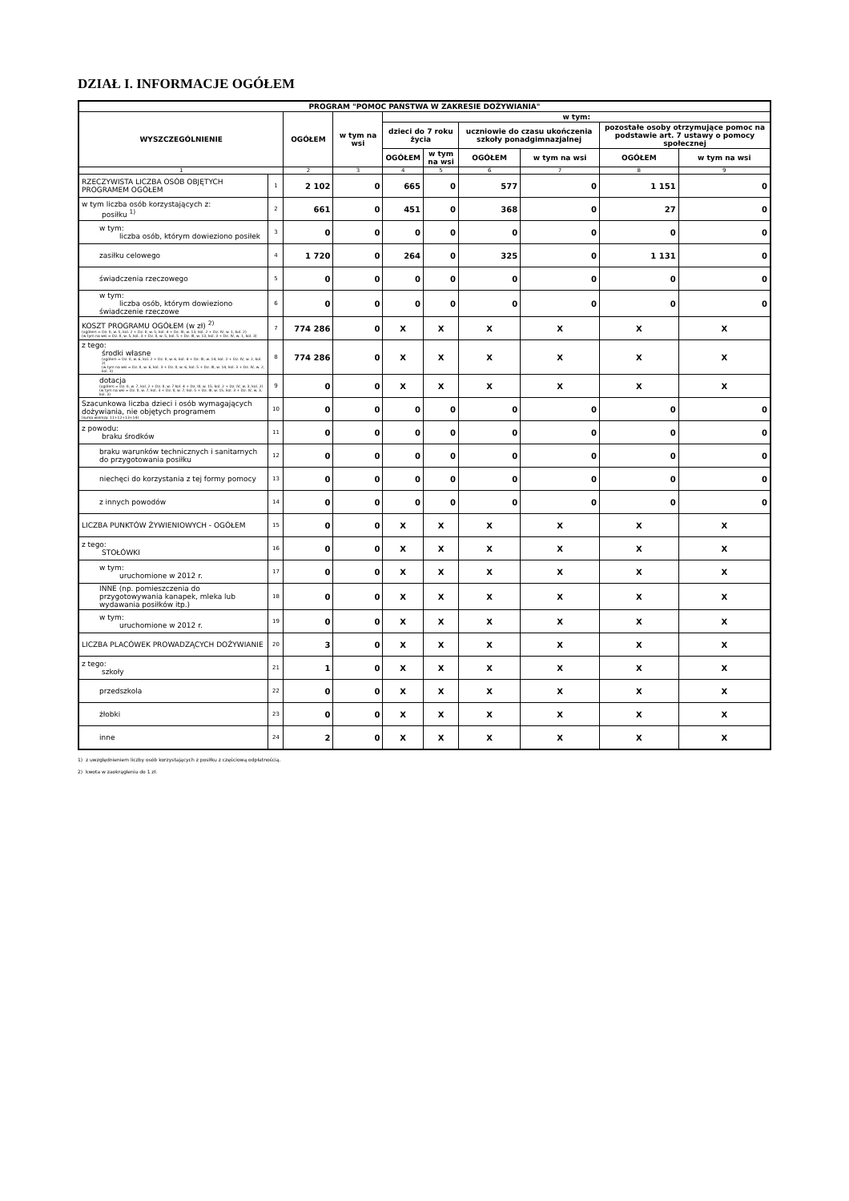DZIAŁ I. INFORMACJE OGÓŁEM
| PROGRAM "POMOC PAŃSTWA W ZAKRESIE DOŻYWIANIA" | | | | | | | | | |
| --- | --- | --- | --- | --- | --- | --- | --- | --- | --- |
| WYSZCZEGÓLNIENIE | | OGÓŁEM | w tym na wsi | w tym: | | | | | |
| | | | | dzieci do 7 roku życia | | uczniowie do czasu ukończenia szkoły ponadgimnazjalnej | | pozostałe osoby otrzymujące pomoc na podstawie art. 7 ustawy o pomocy społecznej | |
| | | | | OGÓŁEM | w tym na wsi | OGÓŁEM | w tym na wsi | OGÓŁEM | w tym na wsi |
| 1 | | 2 | 3 | 4 | 5 | 6 | 7 | 8 | 9 |
| RZECZYWISTA LICZBA OSÓB OBJĘTYCH PROGRAMEM OGÓŁEM | 1 | 2 102 | 0 | 665 | 0 | 577 | 0 | 1 151 | 0 |
| w tym liczba osób korzystających z: posiłku <sup>1)</sup> | 2 | 661 | 0 | 451 | 0 | 368 | 0 | 27 | 0 |
| w tym: liczba osób, którym dowieziono posiłek | 3 | 0 | 0 | 0 | 0 | 0 | 0 | 0 | 0 |
| zasiłku celowego | 4 | 1 720 | 0 | 264 | 0 | 325 | 0 | 1 131 | 0 |
| świadczenia rzeczowego | 5 | 0 | 0 | 0 | 0 | 0 | 0 | 0 | 0 |
| w tym: liczba osób, którym dowieziono świadczenie rzeczowe | 6 | 0 | 0 | 0 | 0 | 0 | 0 | 0 | 0 |
| KOSZT PROGRAMU OGÓŁEM (w zł) <sup>2)</sup> (ogółem = Dz. II, w. 5, kol. 2 + Dz. II, w. 5, kol. 4 + Dz. III, w. 13, kol. 2 + Dz. IV, w. 1, kol. 2) (w tym na wsi = Dz. II, w. 5, kol. 3 + Dz. II, w. 5, kol. 5 + Dz. III, w. 13, kol. 3 + Dz. IV, w. 1, kol. 3) | 7 | 774 286 | 0 | X | X | X | X | X | X |
| z tego: środki własne (ogółem = Dz. II, w. 6, kol. 2 + Dz. II, w. 6, kol. 4 + Dz. III, w. 14, kol. 2 + Dz. IV, w. 2, kol. 2) (w tym na wsi = Dz. II, w. 6, kol. 3 + Dz. II, w. 6, kol. 5 + Dz. III, w. 14, kol. 3 + Dz. IV, w. 2, kol. 3) | 8 | 774 286 | 0 | X | X | X | X | X | X |
| dotacja (ogółem = Dz. II, w. 7, kol. 2 + Dz. II, w. 7 kol. 4 + Dz. III, w. 15, kol. 2 + Dz. IV, w. 3, kol. 2) (w tym na wsi = Dz. II, w. 7, kol. 3 + Dz. II, w. 7, kol. 5 + Dz. III, w. 15, kol. 3 + Dz. IV, w. 3, kol. 3) | 9 | 0 | 0 | X | X | X | X | X | X |
| Szacunkowa liczba dzieci i osób wymagających dożywiania, nie objętych programem (suma wierszy: 11+12+13+14) | 10 | 0 | 0 | 0 | 0 | 0 | 0 | 0 | 0 |
| z powodu: braku środków | 11 | 0 | 0 | 0 | 0 | 0 | 0 | 0 | 0 |
| braku warunków technicznych i sanitarnych do przygotowania posiłku | 12 | 0 | 0 | 0 | 0 | 0 | 0 | 0 | 0 |
| niechęci do korzystania z tej formy pomocy | 13 | 0 | 0 | 0 | 0 | 0 | 0 | 0 | 0 |
| z innych powodów | 14 | 0 | 0 | 0 | 0 | 0 | 0 | 0 | 0 |
| LICZBA PUNKTÓW ŻYWIENIOWYCH - OGÓŁEM | 15 | 0 | 0 | X | X | X | X | X | X |
| z tego: STOŁÓWKI | 16 | 0 | 0 | X | X | X | X | X | X |
| w tym: uruchomione w 2012 r. | 17 | 0 | 0 | X | X | X | X | X | X |
| INNE (np. pomieszczenia do przygotowywania kanapek, mleka lub wydawania posiłków itp.) | 18 | 0 | 0 | X | X | X | X | X | X |
| w tym: uruchomione w 2012 r. | 19 | 0 | 0 | X | X | X | X | X | X |
| LICZBA PLACÓWEK PROWADZĄCYCH DOŻYWIANIE | 20 | 3 | 0 | X | X | X | X | X | X |
| z tego: szkoły | 21 | 1 | 0 | X | X | X | X | X | X |
| przedszkola | 22 | 0 | 0 | X | X | X | X | X | X |
| żłobki | 23 | 0 | 0 | X | X | X | X | X | X |
| inne | 24 | 2 | 0 | X | X | X | X | X | X |
1) z uwzględnieniem liczby osób korzystających z posiłku z częściową odpłatnością.
2) kwota w zaokrągleniu do 1 zł.